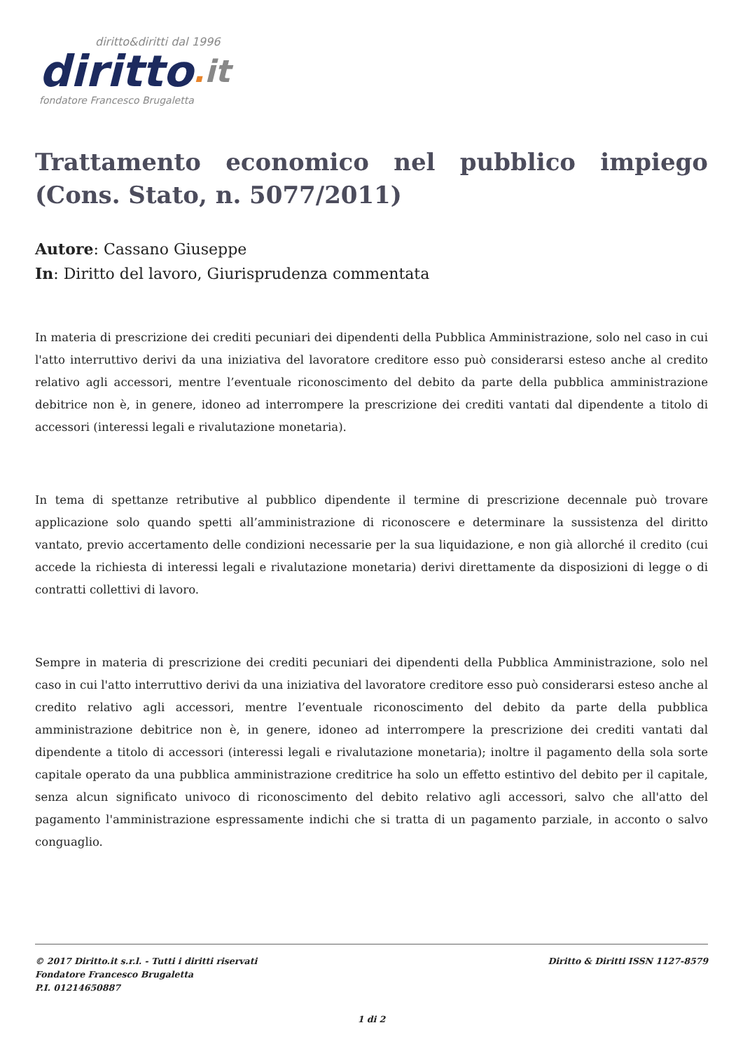diritto&diritti dal 1996
diritto. it
fondatore Francesco Brugaletta
Trattamento economico nel pubblico impiego (Cons. Stato, n. 5077/2011)
Autore: Cassano Giuseppe
In: Diritto del lavoro, Giurisprudenza commentata
In materia di prescrizione dei crediti pecuniari dei dipendenti della Pubblica Amministrazione, solo nel caso in cui l'atto interruttivo derivi da una iniziativa del lavoratore creditore esso può considerarsi esteso anche al credito relativo agli accessori, mentre l’eventuale riconoscimento del debito da parte della pubblica amministrazione debitrice non è, in genere, idoneo ad interrompere la prescrizione dei crediti vantati dal dipendente a titolo di accessori (interessi legali e rivalutazione monetaria).
In tema di spettanze retributive al pubblico dipendente il termine di prescrizione decennale può trovare applicazione solo quando spetti all’amministrazione di riconoscere e determinare la sussistenza del diritto vantato, previo accertamento delle condizioni necessarie per la sua liquidazione, e non già allorché il credito (cui accede la richiesta di interessi legali e rivalutazione monetaria) derivi direttamente da disposizioni di legge o di contratti collettivi di lavoro.
Sempre in materia di prescrizione dei crediti pecuniari dei dipendenti della Pubblica Amministrazione, solo nel caso in cui l'atto interruttivo derivi da una iniziativa del lavoratore creditore esso può considerarsi esteso anche al credito relativo agli accessori, mentre l’eventuale riconoscimento del debito da parte della pubblica amministrazione debitrice non è, in genere, idoneo ad interrompere la prescrizione dei crediti vantati dal dipendente a titolo di accessori (interessi legali e rivalutazione monetaria); inoltre il pagamento della sola sorte capitale operato da una pubblica amministrazione creditrice ha solo un effetto estintivo del debito per il capitale, senza alcun significato univoco di riconoscimento del debito relativo agli accessori, salvo che all'atto del pagamento l'amministrazione espressamente indichi che si tratta di un pagamento parziale, in acconto o salvo conguaglio.
© 2017 Diritto.it s.r.l. - Tutti i diritti riservati
Fondatore Francesco Brugaletta
P.I. 01214650887
Diritto & Diritti ISSN 1127-8579
1 di 2